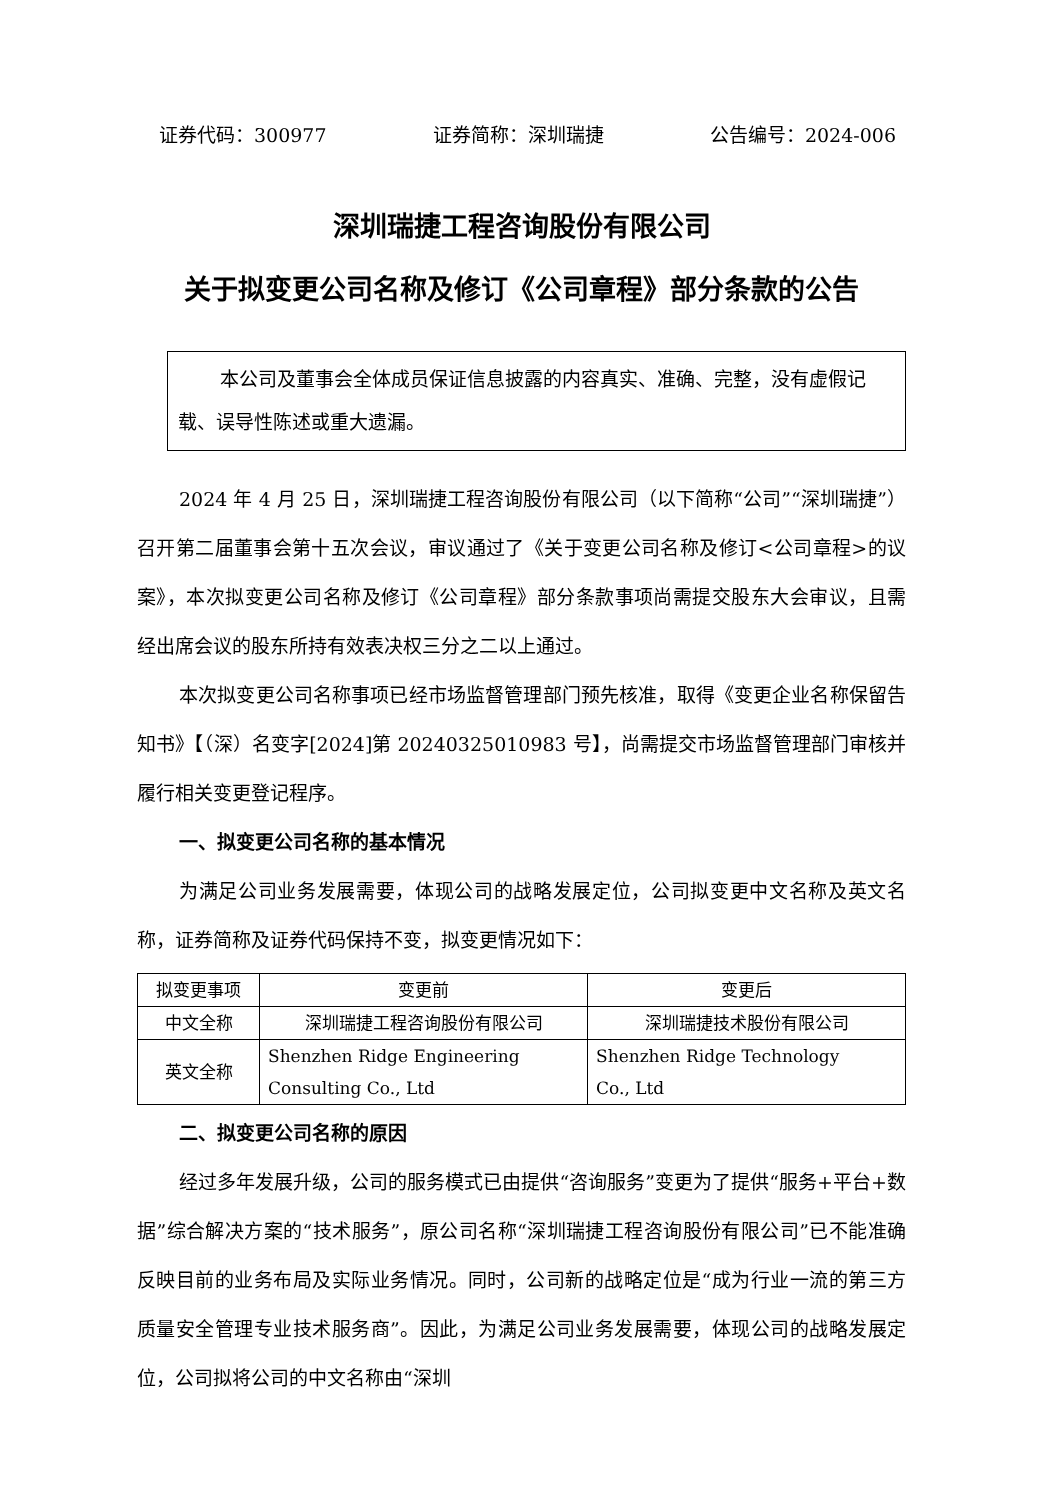证券代码：300977 证券简称：深圳瑞捷 公告编号：2024-006
深圳瑞捷工程咨询股份有限公司
关于拟变更公司名称及修订《公司章程》部分条款的公告
本公司及董事会全体成员保证信息披露的内容真实、准确、完整，没有虚假记载、误导性陈述或重大遗漏。
2024 年 4 月 25 日，深圳瑞捷工程咨询股份有限公司（以下简称“公司”“深圳瑞捷”）召开第二届董事会第十五次会议，审议通过了《关于变更公司名称及修订<公司章程>的议案》，本次拟变更公司名称及修订《公司章程》部分条款事项尚需提交股东大会审议，且需经出席会议的股东所持有效表决权三分之二以上通过。
本次拟变更公司名称事项已经市场监督管理部门预先核准，取得《变更企业名称保留告知书》【（深）名变字[2024]第 20240325010983 号】，尚需提交市场监督管理部门审核并履行相关变更登记程序。
一、拟变更公司名称的基本情况
为满足公司业务发展需要，体现公司的战略发展定位，公司拟变更中文名称及英文名称，证券简称及证券代码保持不变，拟变更情况如下：
| 拟变更事项 | 变更前 | 变更后 |
| 中文全称 | 深圳瑞捷工程咨询股份有限公司 | 深圳瑞捷技术股份有限公司 |
| 英文全称 | Shenzhen Ridge Engineering Consulting Co., Ltd | Shenzhen Ridge Technology Co., Ltd |
二、拟变更公司名称的原因
经过多年发展升级，公司的服务模式已由提供“咨询服务”变更为了提供“服务+平台+数据”综合解决方案的“技术服务”，原公司名称“深圳瑞捷工程咨询股份有限公司”已不能准确反映目前的业务布局及实际业务情况。同时，公司新的战略定位是“成为行业一流的第三方质量安全管理专业技术服务商”。因此，为满足公司业务发展需要，体现公司的战略发展定位，公司拟将公司的中文名称由“深圳